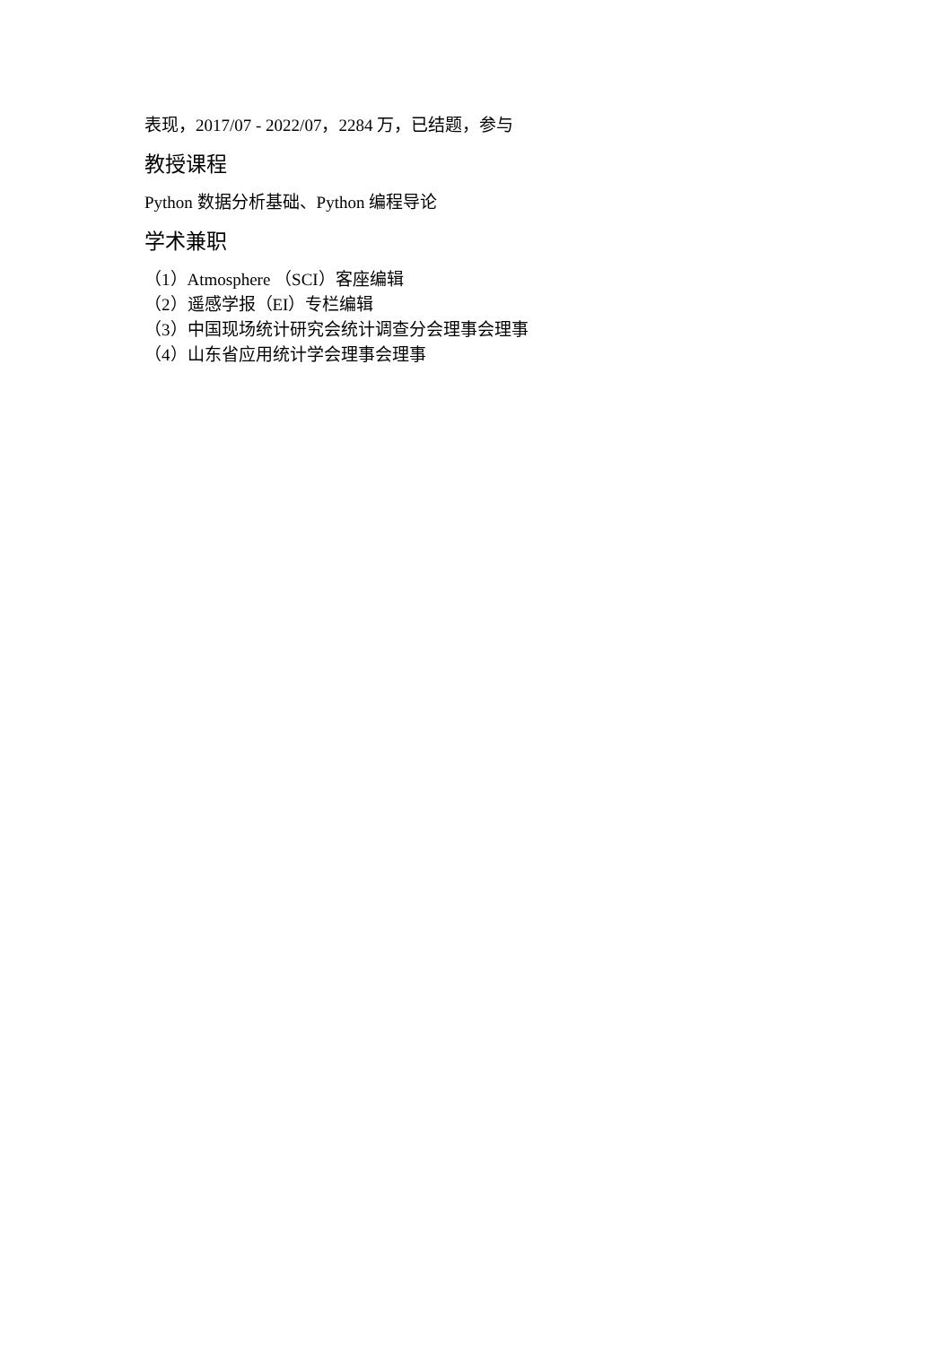表现，2017/07 - 2022/07，2284 万，已结题，参与
教授课程
Python 数据分析基础、Python 编程导论
学术兼职
（1）Atmosphere （SCI）客座编辑
（2）遥感学报（EI）专栏编辑
（3）中国现场统计研究会统计调查分会理事会理事
（4）山东省应用统计学会理事会理事